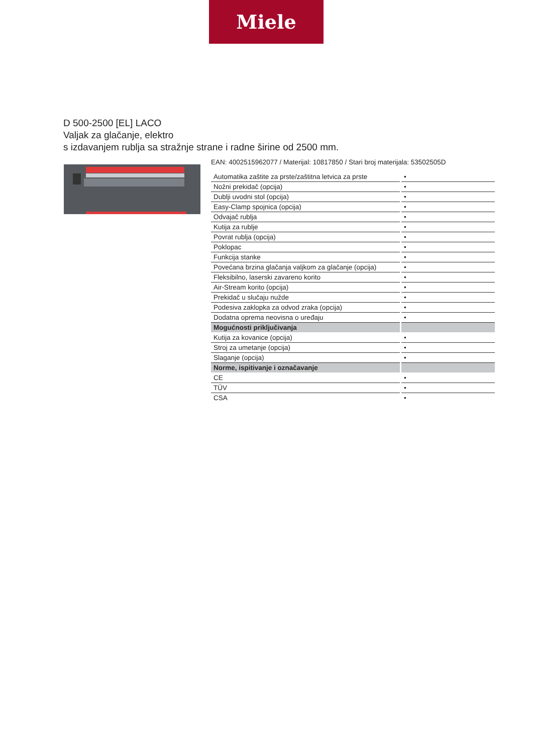Miele
D 500-2500 [EL] LACO
Valjak za glačanje, elektro
s izdavanjem rublja sa stražnje strane i radne širine od 2500 mm.
EAN: 4002515962077 / Materijal: 10817850 / Stari broj materijala: 53502505D
| Automatika zaštite za prste/zaštitna letvica za prste | • |
| Nožni prekidač (opcija) | • |
| Dublji uvodni stol (opcija) | • |
| Easy-Clamp spojnica (opcija) | • |
| Odvajač rublja | • |
| Kutija za rublje | • |
| Povrat rublja (opcija) | • |
| Poklopac | • |
| Funkcija stanke | • |
| Povećana brzina glačanja valjkom za glačanje (opcija) | • |
| Fleksibilno, laserski zavareno korito | • |
| Air-Stream korito (opcija) | • |
| Prekidač u slučaju nužde | • |
| Podesiva zaklopka za odvod zraka (opcija) | • |
| Dodatna oprema neovisna o uređaju | • |
| Mogućnosti priključivanja | |
| Kutija za kovanice (opcija) | • |
| Stroj za umetanje (opcija) | • |
| Slaganje (opcija) | • |
| Norme, ispitivanje i označavanje | |
| CE | • |
| TÜV | • |
| CSA | • |